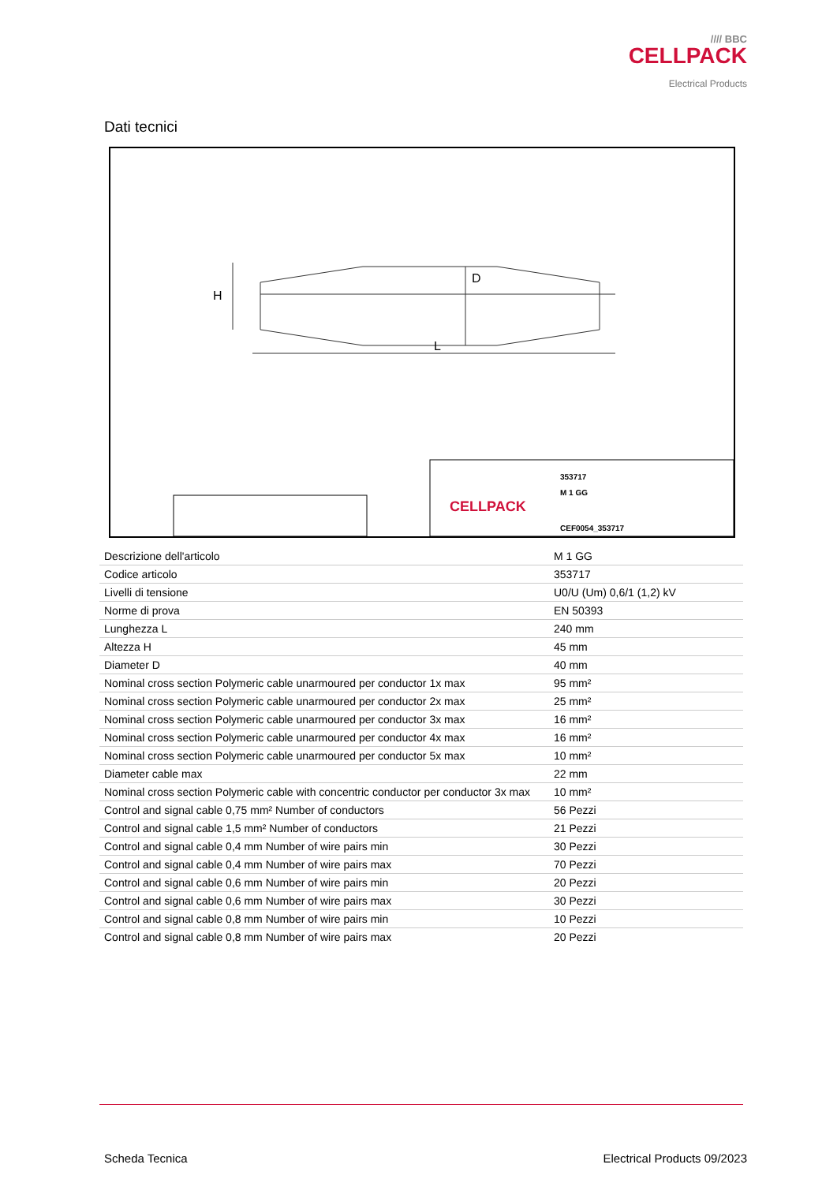//// BBC
CELLPACK
Electrical Products
Dati tecnici
H
D
L
CELLPACK
M 1 GG
CEF0054_353717
353717
| Descrizione dell'articolo | M 1 GG |
| Codice articolo | 353717 |
| Livelli di tensione | U0/U (Um) 0,6/1 (1,2) kV |
| Norme di prova | EN 50393 |
| Lunghezza L | 240 mm |
| Altezza H | 45 mm |
| Diameter D | 40 mm |
| Nominal cross section Polymeric cable unarmoured per conductor 1x max | 95 mm² |
| Nominal cross section Polymeric cable unarmoured per conductor 2x max | 25 mm² |
| Nominal cross section Polymeric cable unarmoured per conductor 3x max | 16 mm² |
| Nominal cross section Polymeric cable unarmoured per conductor 4x max | 16 mm² |
| Nominal cross section Polymeric cable unarmoured per conductor 5x max | 10 mm² |
| Diameter cable max | 22 mm |
| Nominal cross section Polymeric cable with concentric conductor per conductor 3x max | 10 mm² |
| Control and signal cable 0,75 mm² Number of conductors | 56 Pezzi |
| Control and signal cable 1,5 mm² Number of conductors | 21 Pezzi |
| Control and signal cable 0,4 mm Number of wire pairs min | 30 Pezzi |
| Control and signal cable 0,4 mm Number of wire pairs max | 70 Pezzi |
| Control and signal cable 0,6 mm Number of wire pairs min | 20 Pezzi |
| Control and signal cable 0,6 mm Number of wire pairs max | 30 Pezzi |
| Control and signal cable 0,8 mm Number of wire pairs min | 10 Pezzi |
| Control and signal cable 0,8 mm Number of wire pairs max | 20 Pezzi |
Scheda Tecnica Electrical Products 09/2023